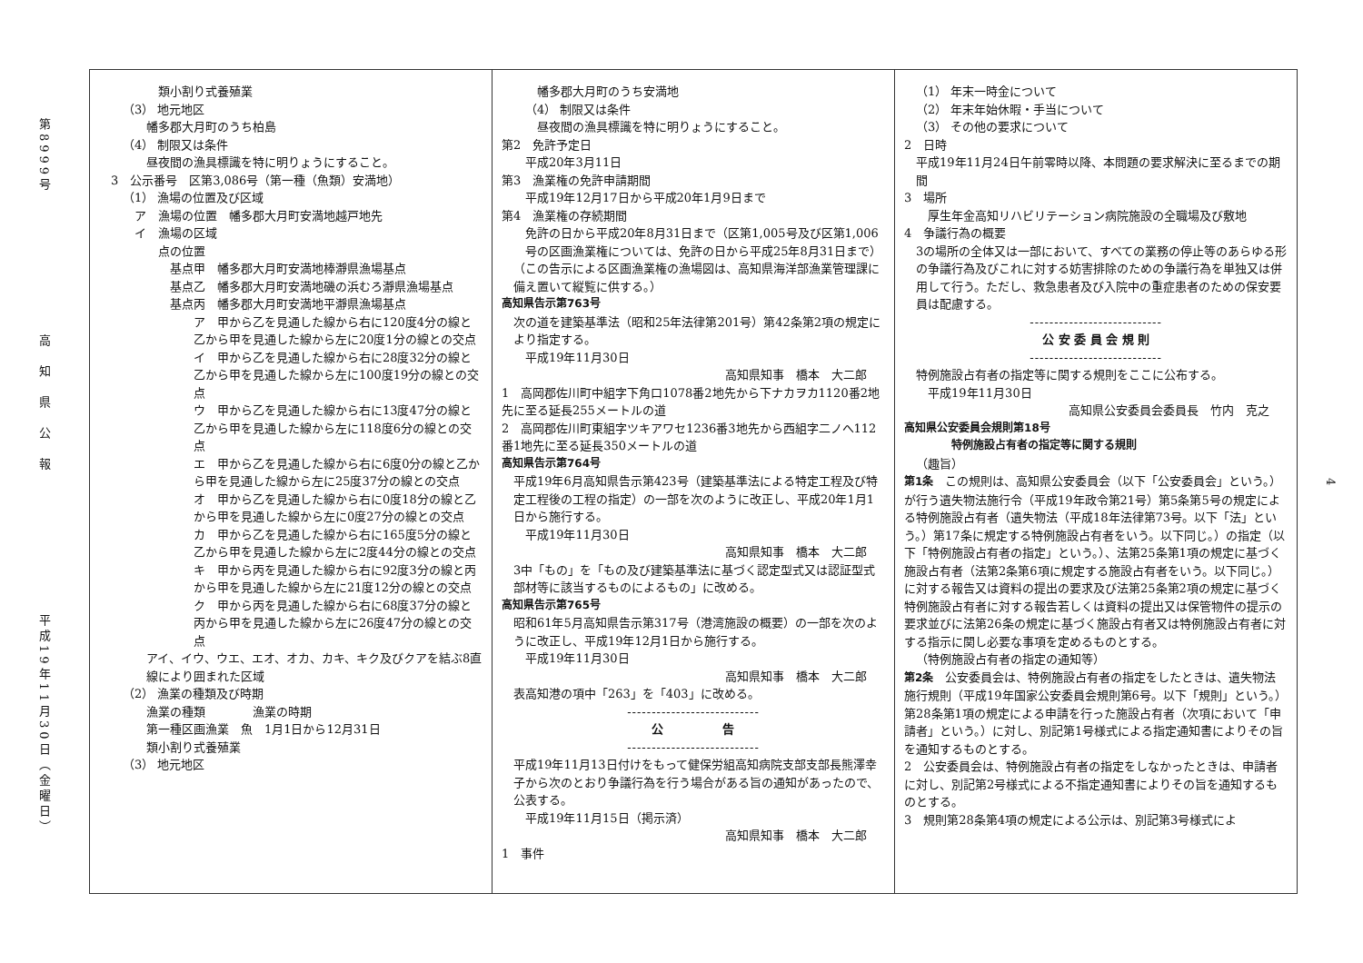第8999号
高　知　県　公　報
平成19年11月30日（金曜日）
類小割り式養殖業
（3） 地元地区
幡多郡大月町のうち柏島
（4） 制限又は条件
昼夜間の漁具標識を特に明りょうにすること。
3　公示番号　区第3,086号（第一種（魚類）安満地）
（1） 漁場の位置及び区域
ア　漁場の位置　幡多郡大月町安満地越戸地先
イ　漁場の区域
点の位置
基点甲　幡多郡大月町安満地棒瀞県漁場基点
基点乙　幡多郡大月町安満地磯の浜むろ瀞県漁場基点
基点丙　幡多郡大月町安満地平瀞県漁場基点
ア　甲から乙を見通した線から右に120度4分の線と乙から甲を見通した線から左に20度1分の線との交点
イ　甲から乙を見通した線から右に28度32分の線と乙から甲を見通した線から左に100度19分の線との交点
ウ　甲から乙を見通した線から右に13度47分の線と乙から甲を見通した線から左に118度6分の線との交点
エ　甲から乙を見通した線から右に6度0分の線と乙から甲を見通した線から左に25度37分の線との交点
オ　甲から乙を見通した線から右に0度18分の線と乙から甲を見通した線から左に0度27分の線との交点
カ　甲から乙を見通した線から右に165度5分の線と乙から甲を見通した線から左に2度44分の線との交点
キ　甲から丙を見通した線から右に92度3分の線と丙から甲を見通した線から左に21度12分の線との交点
ク　甲から丙を見通した線から右に68度37分の線と丙から甲を見通した線から左に26度47分の線との交点
アイ、イウ、ウエ、エオ、オカ、カキ、キク及びクアを結ぶ8直線により囲まれた区域
（2） 漁業の種類及び時期
漁業の種類　　　　漁業の時期
第一種区画漁業　魚　1月1日から12月31日
類小割り式養殖業
（3） 地元地区
幡多郡大月町のうち安満地
（4） 制限又は条件
昼夜間の漁具標識を特に明りょうにすること。
第2　免許予定日
平成20年3月11日
第3　漁業権の免許申請期間
平成19年12月17日から平成20年1月9日まで
第4　漁業権の存続期間
免許の日から平成20年8月31日まで（区第1,005号及び区第1,006号の区画漁業権については、免許の日から平成25年8月31日まで）
（この告示による区画漁業権の漁場図は、高知県海洋部漁業管理課に備え置いて縦覧に供する。）
高知県告示第763号
次の道を建築基準法（昭和25年法律第201号）第42条第2項の規定により指定する。
平成19年11月30日
高知県知事　橋本　大二郎
1　高岡郡佐川町中組字下角口1078番2地先から下ナカヲカ1120番2地先に至る延長255メートルの道
2　高岡郡佐川町東組字ツキアワセ1236番3地先から西組字二ノへ112番1地先に至る延長350メートルの道
高知県告示第764号
平成19年6月高知県告示第423号（建築基準法による特定工程及び特定工程後の工程の指定）の一部を次のように改正し、平成20年1月1日から施行する。
平成19年11月30日
高知県知事　橋本　大二郎
3中「もの」を「もの及び建築基準法に基づく認定型式又は認証型式部材等に該当するものによるもの」に改める。
高知県告示第765号
昭和61年5月高知県告示第317号（港湾施設の概要）の一部を次のように改正し、平成19年12月1日から施行する。
平成19年11月30日
高知県知事　橋本　大二郎
表高知港の項中「263」を「403」に改める。
---------------------------
公　　　　　告
---------------------------
平成19年11月13日付けをもって健保労組高知病院支部支部長熊澤幸子から次のとおり争議行為を行う場合がある旨の通知があったので、公表する。
平成19年11月15日（掲示済）
高知県知事　橋本　大二郎
1　事件
（1） 年末一時金について
（2） 年末年始休暇・手当について
（3） その他の要求について
2　日時
平成19年11月24日午前零時以降、本問題の要求解決に至るまでの期間
3　場所
厚生年金高知リハビリテーション病院施設の全職場及び敷地
4　争議行為の概要
3の場所の全体又は一部において、すべての業務の停止等のあらゆる形の争議行為及びこれに対する妨害排除のための争議行為を単独又は併用して行う。ただし、救急患者及び入院中の重症患者のための保安要員は配慮する。
---------------------------
公 安 委 員 会 規 則
---------------------------
特例施設占有者の指定等に関する規則をここに公布する。
平成19年11月30日
高知県公安委員会委員長　竹内　克之
高知県公安委員会規則第18号
特例施設占有者の指定等に関する規則
（趣旨）
第1条　この規則は、高知県公安委員会（以下「公安委員会」という。）が行う遺失物法施行令（平成19年政令第21号）第5条第5号の規定による特例施設占有者（遺失物法（平成18年法律第73号。以下「法」という。）第17条に規定する特例施設占有者をいう。以下同じ。）の指定（以下「特例施設占有者の指定」という。）、法第25条第1項の規定に基づく施設占有者（法第2条第6項に規定する施設占有者をいう。以下同じ。）に対する報告又は資料の提出の要求及び法第25条第2項の規定に基づく特例施設占有者に対する報告若しくは資料の提出又は保管物件の提示の要求並びに法第26条の規定に基づく施設占有者又は特例施設占有者に対する指示に関し必要な事項を定めるものとする。
（特例施設占有者の指定の通知等）
第2条　公安委員会は、特例施設占有者の指定をしたときは、遺失物法施行規則（平成19年国家公安委員会規則第6号。以下「規則」という。）第28条第1項の規定による申請を行った施設占有者（次項において「申請者」という。）に対し、別記第1号様式による指定通知書によりその旨を通知するものとする。
2　公安委員会は、特例施設占有者の指定をしなかったときは、申請者に対し、別記第2号様式による不指定通知書によりその旨を通知するものとする。
3　規則第28条第4項の規定による公示は、別記第3号様式によ
4